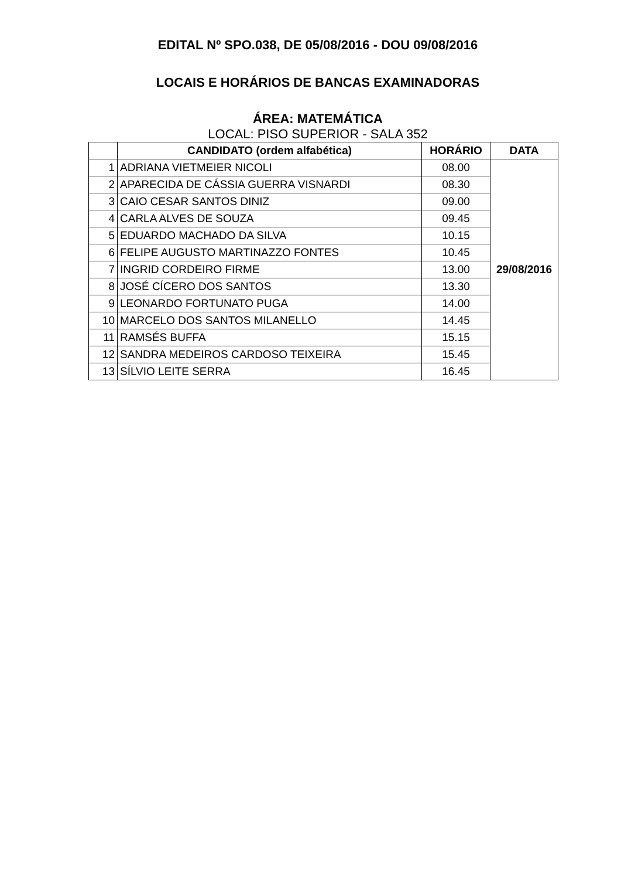EDITAL Nº SPO.038, DE 05/08/2016 - DOU 09/08/2016
LOCAIS E HORÁRIOS DE BANCAS EXAMINADORAS
ÁREA: MATEMÁTICA
LOCAL: PISO SUPERIOR - SALA 352
| | CANDIDATO (ordem alfabética) | HORÁRIO | DATA |
| --- | --- | --- | --- |
| 1 | ADRIANA VIETMEIER NICOLI | 08.00 | 29/08/2016 |
| 2 | APARECIDA DE CÁSSIA GUERRA VISNARDI | 08.30 | |
| 3 | CAIO CESAR SANTOS DINIZ | 09.00 | |
| 4 | CARLA ALVES DE SOUZA | 09.45 | |
| 5 | EDUARDO MACHADO DA SILVA | 10.15 | |
| 6 | FELIPE AUGUSTO MARTINAZZO FONTES | 10.45 | |
| 7 | INGRID CORDEIRO FIRME | 13.00 | |
| 8 | JOSÉ CÍCERO DOS SANTOS | 13.30 | |
| 9 | LEONARDO FORTUNATO PUGA | 14.00 | |
| 10 | MARCELO DOS SANTOS MILANELLO | 14.45 | |
| 11 | RAMSÉS BUFFA | 15.15 | |
| 12 | SANDRA MEDEIROS CARDOSO TEIXEIRA | 15.45 | |
| 13 | SÍLVIO LEITE SERRA | 16.45 | |